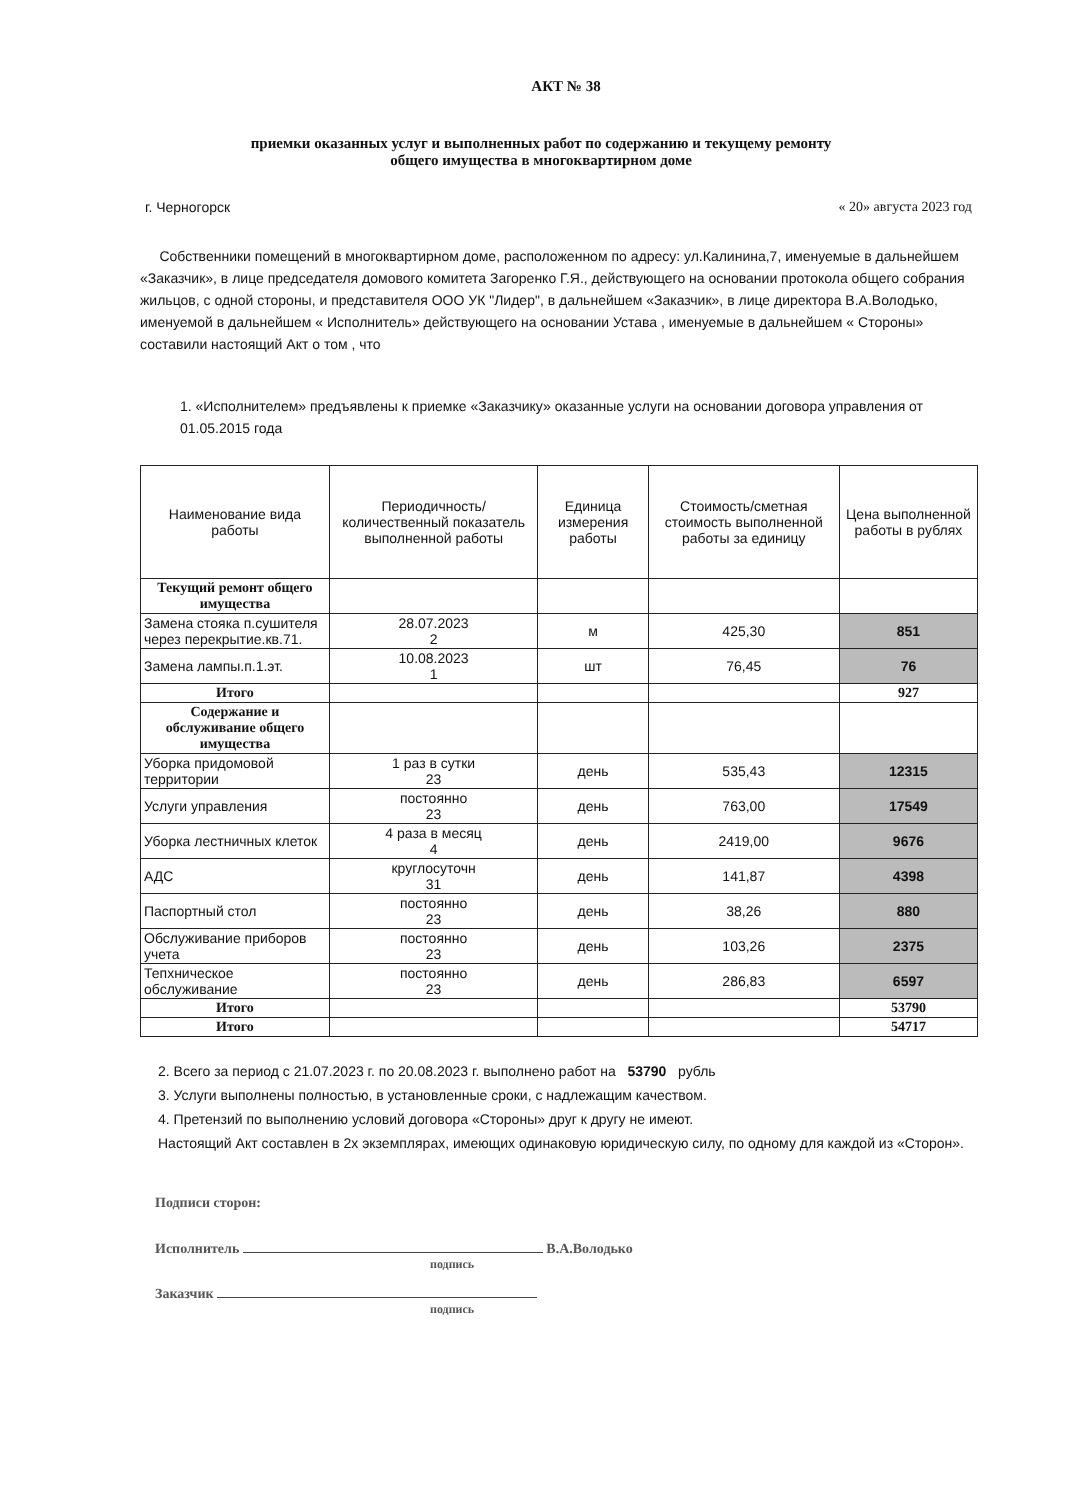АКТ № 38
приемки оказанных услуг и выполненных работ по содержанию и текущему ремонту
общего имущества в многоквартирном доме
г. Черногорск « 20» августа 2023 год
Собственники помещений в многоквартирном доме, расположенном по адресу: ул.Калинина,7, именуемые в дальнейшем «Заказчик», в лице председателя домового комитета Загоренко Г.Я., действующего на основании протокола общего собрания жильцов, с одной стороны, и представителя ООО УК "Лидер", в дальнейшем «Заказчик», в лице директора В.А.Володько, именуемой в дальнейшем « Исполнитель» действующего на основании Устава , именуемые в дальнейшем « Стороны» составили настоящий Акт о том , что
1. «Исполнителем» предъявлены к приемке «Заказчику» оказанные услуги на основании договора управления от 01.05.2015 года
| Наименование вида работы | Периодичность/количественный показатель выполненной работы | Единица измерения работы | Стоимость/сметная стоимость выполненной работы за единицу | Цена выполненной работы в рублях |
| --- | --- | --- | --- | --- |
| Текущий ремонт общего имущества | | | | |
| Замена стояка п.сушителя через перекрытие.кв.71. | 28.07.2023 2 | м | 425,30 | 851 |
| Замена лампы.п.1.эт. | 10.08.2023 1 | шт | 76,45 | 76 |
| Итого | | | | 927 |
| Содержание и обслуживание общего имущества | | | | |
| Уборка придомовой территории | 1 раз в сутки 23 | день | 535,43 | 12315 |
| Услуги управления | постоянно 23 | день | 763,00 | 17549 |
| Уборка лестничных клеток | 4 раза в месяц 4 | день | 2419,00 | 9676 |
| АДС | круглосуточн 31 | день | 141,87 | 4398 |
| Паспортный стол | постоянно 23 | день | 38,26 | 880 |
| Обслуживание приборов учета | постоянно 23 | день | 103,26 | 2375 |
| Тепхническое обслуживание | постоянно 23 | день | 286,83 | 6597 |
| Итого | | | | 53790 |
| Итого | | | | 54717 |
2. Всего за период с 21.07.2023 г. по 20.08.2023 г. выполнено работ на 53790 рубль
3. Услуги выполнены полностью, в установленные сроки, с надлежащим качеством.
4. Претензий по выполнению условий договора «Стороны» друг к другу не имеют.
Настоящий Акт составлен в 2х экземплярах, имеющих одинаковую юридическую силу, по одному для каждой из «Сторон».
Подписи сторон:
Исполнитель В.А.Володько
подпись
Заказчик
подпись